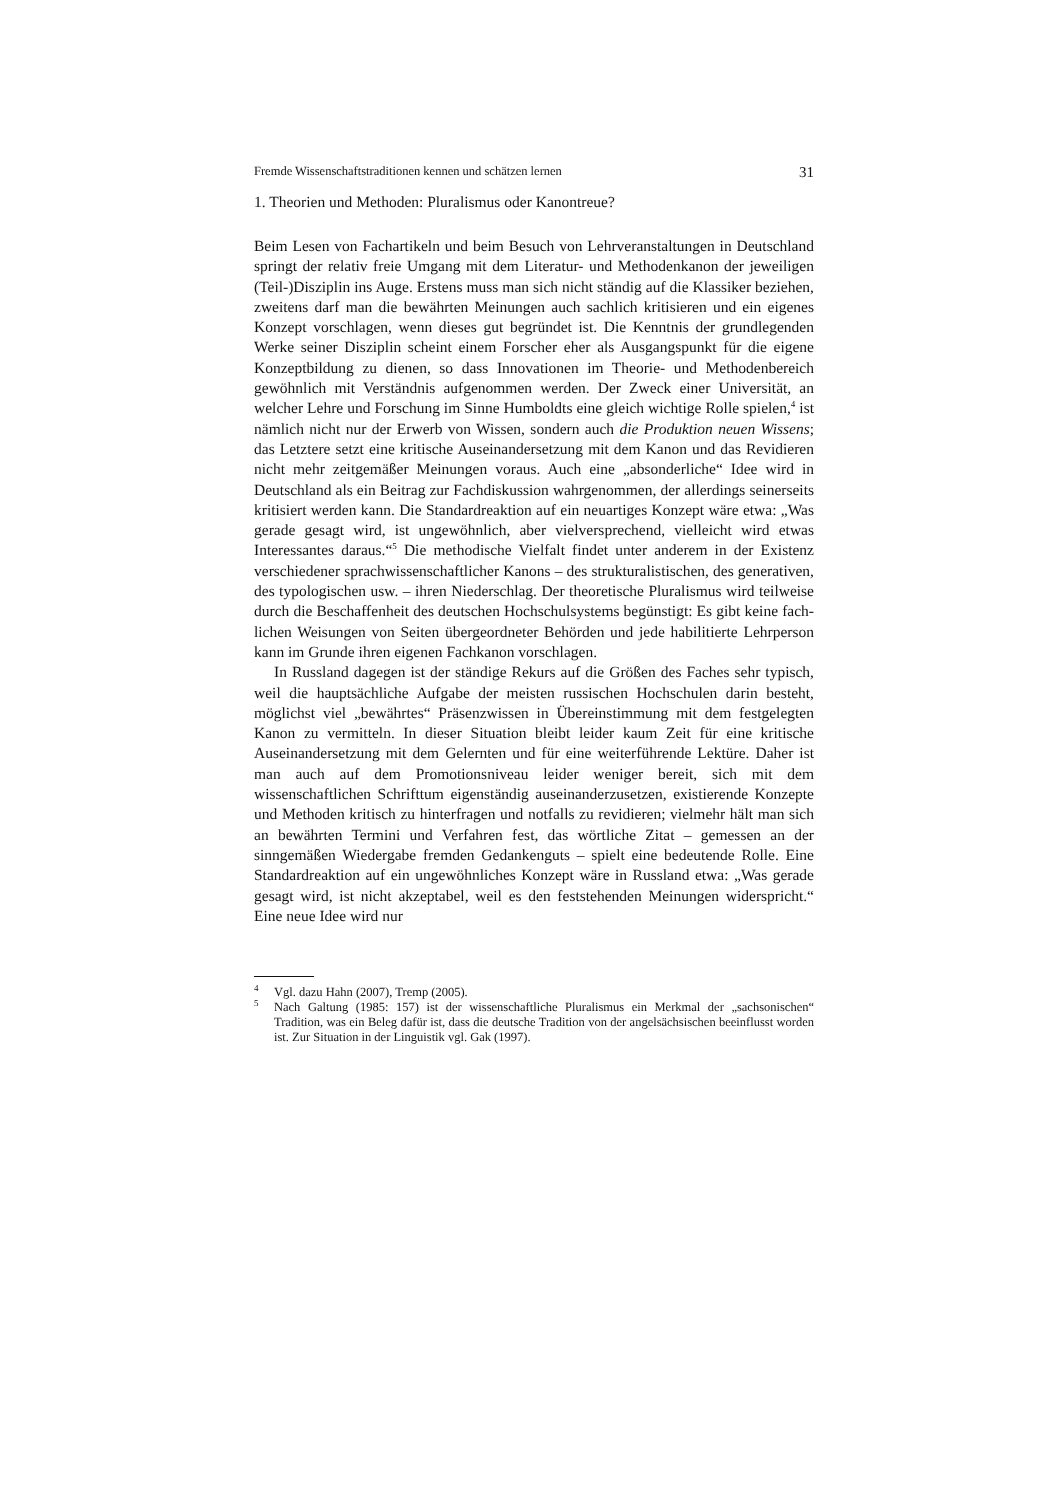Fremde Wissenschaftstraditionen kennen und schätzen lernen 31
1. Theorien und Methoden: Pluralismus oder Kanontreue?
Beim Lesen von Fachartikeln und beim Besuch von Lehrveranstaltungen in Deutschland springt der relativ freie Umgang mit dem Literatur- und Methoden­kanon der jeweiligen (Teil-)Disziplin ins Auge. Erstens muss man sich nicht stän­dig auf die Klassiker beziehen, zweitens darf man die bewährten Meinungen auch sachlich kritisieren und ein eigenes Konzept vorschlagen, wenn dieses gut be­gründet ist. Die Kenntnis der grundlegenden Werke seiner Disziplin scheint ei­nem Forscher eher als Ausgangspunkt für die eigene Konzeptbildung zu dienen, so dass Innovationen im Theorie- und Methodenbereich gewöhnlich mit Ver­ständnis aufgenommen werden. Der Zweck einer Universität, an welcher Lehre und Forschung im Sinne Humboldts eine gleich wichtige Rolle spielen,<sup>4</sup> ist näm­lich nicht nur der Erwerb von Wissen, sondern auch die Produktion neuen Wis­sens; das Letztere setzt eine kritische Auseinandersetzung mit dem Kanon und das Revidieren nicht mehr zeitgemäßer Meinungen voraus. Auch eine „absonder­liche“ Idee wird in Deutschland als ein Beitrag zur Fachdiskussion wahrgenom­men, der allerdings seinerseits kritisiert werden kann. Die Standardreaktion auf ein neuartiges Konzept wäre etwa: „Was gerade gesagt wird, ist ungewöhnlich, aber vielversprechend, vielleicht wird etwas Interessantes daraus.“<sup>5</sup> Die methodi­sche Vielfalt findet unter anderem in der Existenz verschiedener sprachwissen­schaftlicher Kanons – des strukturalistischen, des generativen, des typologischen usw. – ihren Niederschlag. Der theoretische Pluralismus wird teilweise durch die Beschaffenheit des deutschen Hochschulsystems begünstigt: Es gibt keine fach­lichen Weisungen von Seiten übergeordneter Behörden und jede habilitierte Lehrperson kann im Grunde ihren eigenen Fachkanon vorschlagen.
In Russland dagegen ist der ständige Rekurs auf die Größen des Faches sehr typisch, weil die hauptsächliche Aufgabe der meisten russischen Hochschulen da­rin besteht, möglichst viel „bewährtes“ Präsenzwissen in Übereinstimmung mit dem festgelegten Kanon zu vermitteln. In dieser Situation bleibt leider kaum Zeit für eine kritische Auseinandersetzung mit dem Gelernten und für eine weiterfüh­rende Lektüre. Daher ist man auch auf dem Promotionsniveau leider weniger be­reit, sich mit dem wissenschaftlichen Schrifttum eigenständig auseinanderzuset­zen, existierende Konzepte und Methoden kritisch zu hinterfragen und notfalls zu revidieren; vielmehr hält man sich an bewährten Termini und Verfahren fest, das wörtliche Zitat – gemessen an der sinngemäßen Wiedergabe fremden Gedanken­guts – spielt eine bedeutende Rolle. Eine Standardreaktion auf ein ungewöhnli­ches Konzept wäre in Russland etwa: „Was gerade gesagt wird, ist nicht akzepta­bel, weil es den feststehenden Meinungen widerspricht.“ Eine neue Idee wird nur
<sup>4</sup> Vgl. dazu Hahn (2007), Tremp (2005).
<sup>5</sup> Nach Galtung (1985: 157) ist der wissenschaftliche Pluralismus ein Merkmal der „sachsoni­schen“ Tradition, was ein Beleg dafür ist, dass die deutsche Tradition von der angelsächsi­schen beeinflusst worden ist. Zur Situation in der Linguistik vgl. Gak (1997).